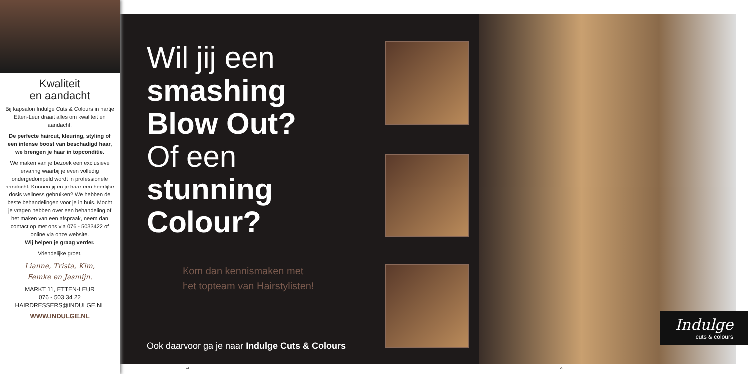Kwaliteit
en aandacht
Bij kapsalon Indulge Cuts & Colours in hartje Etten-Leur draait alles om kwaliteit en aandacht.
De perfecte haircut, kleuring, styling of een intense boost van beschadigd haar, we brengen je haar in topconditie.
We maken van je bezoek een exclusieve ervaring waarbij je even volledig ondergedompeld wordt in professionele aandacht. Kunnen jij en je haar een heerlijke dosis wellness gebruiken? We hebben de beste behandelingen voor je in huis. Mocht je vragen hebben over een behandeling of het maken van een afspraak, neem dan contact op met ons via 076 - 5033422 of online via onze website.
Wij helpen je graag verder.
Vriendelijke groet,
Lianne, Trista, Kim,
Femke en Jasmijn.
MARKT 11, ETTEN-LEUR
076 - 503 34 22
HAIRDRESSERS@INDULGE.NL
WWW.INDULGE.NL
Wil jij een
smashing
Blow Out?
Of een
stunning
Colour?
Kom dan kennismaken met
het topteam van Hairstylisten!
Ook daarvoor ga je naar Indulge Cuts & Colours
Indulge
cuts & colours
24 25